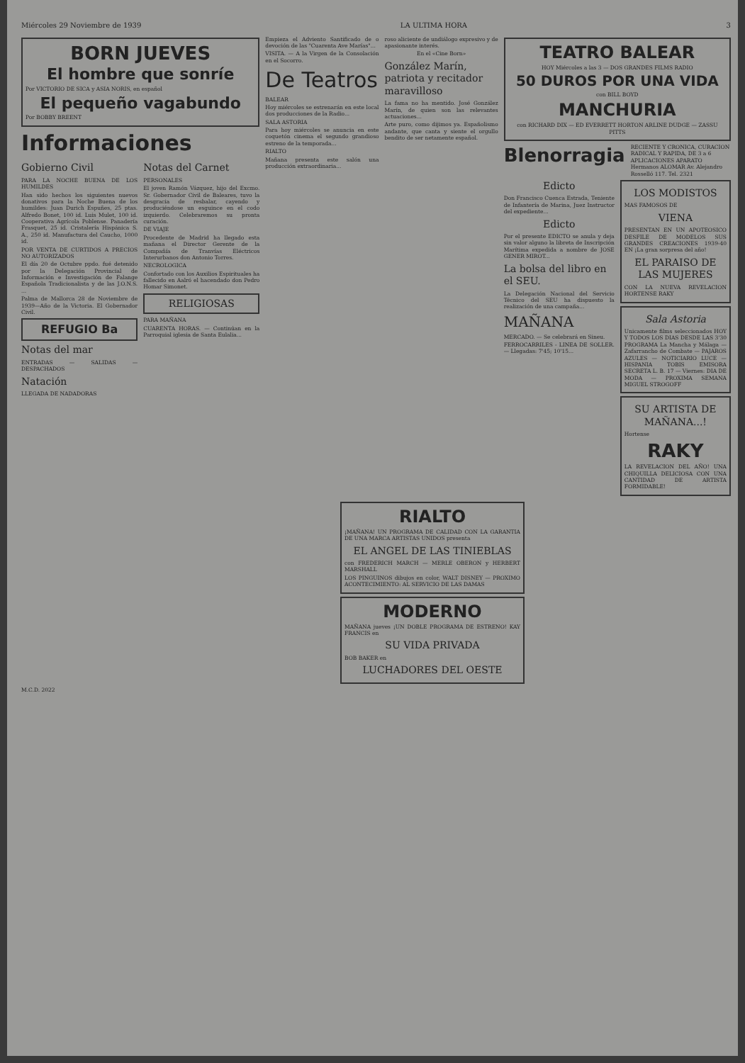Miércoles 29 Noviembre de 1939 LA ULTIMA HORA 3
BORN JUEVES
El hombre que sonríe
Por VICTORIO DE SICA y ASIA NORIS, en español
El pequeño vagabundo
Por BOBBY BREENT
Informaciones
Gobierno Civil
PARA LA NOCHE BUENA DE LOS HUMILDES
Han sido hechos los siguientes nuevos donativos para la Noche Buena de los humildes: Juan Durich Espuñes, 25 ptas. Alfredo Bonet, 100 id. Luis Mulet, 100 id. Cooperativa Agrícola Poblense. Panadería Frasquet, 25 id. Cristalería Hispánica S. A., 250 id. Manufactura del Caucho, 1000 id.
POR VENTA DE CURTIDOS A PRECIOS NO AUTORIZADOS
El día 20 de Octubre ppdo. fué detenido por la Delegación Provincial de Información e Investigación de Falange Española Tradicionalista y de las J.O.N.S. ...
Palma de Mallorca 28 de Noviembre de 1939—Año de la Victoria. El Gobernador Civil.
REFUGIO Ba
Notas del mar
ENTRADAS — SALIDAS — DESPACHADOS
Natación
LLEGADA DE NADADORAS
Notas del Carnet
PERSONALES
El joven Ramón Vázquez, hijo del Excmo. Sr. Gobernador Civil de Baleares, tuvo la desgracia de resbalar, cayendo y produciéndose un esguince en el codo izquierdo. Celebraremos su pronta curación.
DE VIAJE
Procedente de Madrid ha llegado esta mañana el Director Gerente de la Compañía de Tranvías Eléctricos Interurbanos don Antonio Torres.
NECROLOGICA
Confortado con los Auxilios Espirituales ha fallecido en Aalró el hacendado don Pedro Homar Simonet.
RELIGIOSAS
PARA MAÑANA
CUARENTA HORAS. — Continúan en la Parroquial iglesia de Santa Eulalia...
Empieza el Adviento Santificado de o devoción de las "Cuarenta Ave Marías"...
VISITA. — A la Virgen de la Consolación en el Socorro.
De Teatros
BALEAR
Hoy miércoles se estrenarán en este local dos producciones de la Radio...
SALA ASTORIA
Para hoy miércoles se anuncia en este coquetón cinema el segundo grandioso estreno de la temporada...
RIALTO
Mañana presenta este salón una producción extraordinaria...
roso aliciente de undiálogo expresivo y de apasionante interés.
En el «Cine Born»
González Marín, patriota y recitador maravilloso
La fama no ha mentido. José González Marín, de quien son las relevantes actuaciones...
Arte puro, como dijimos ya. Españolismo andante, que canta y siente el orgullo bendito de ser netamente español.
TEATRO BALEAR
HOY Miércoles a las 3 — DOS GRANDES FILMS RADIO
50 DUROS POR UNA VIDA
con BILL BOYD
MANCHURIA
con RICHARD DIX — ED EVERRETT HORTON ARLINE DUDGE — ZASSU PITTS
Blenorragia
RECIENTE Y CRONICA, CURACION RADICAL Y RAPIDA, DE 3 a 6 APLICACIONES APARATO Hermanos ALOMAR Av. Alejandro Rosselló 117. Tel. 2321
Edicto
Don Francisco Cuenca Estrada, Teniente de Infantería de Marina, Juez Instructor del expediente...
Edicto
Por el presente EDICTO se anula y deja sin valor alguno la libreta de Inscripción Marítima expedida a nombre de JOSE GENER MIROT...
La bolsa del libro en el SEU.
La Delegación Nacional del Servicio Técnico del SEU ha dispuesto la realización de una campaña...
MAÑANA
MERCADO. — Se celebrará en Sineu.
FERROCARRILES - LINEA DE SOLLER. — Llegadas: 7'45; 10'15...
LOS MODISTOS
MAS FAMOSOS DE
VIENA
PRESENTAN EN UN APOTEOSICO DESFILE DE MODELOS SUS GRANDES CREACIONES 1939-40 EN ¡La gran sorpresa del año!
EL PARAISO DE LAS MUJERES
CON LA NUEVA REVELACION HORTENSE RAKY
Sala Astoria
Unicamente films seleccionados HOY Y TODOS LOS DIAS DESDE LAS 3'30 PROGRAMA La Mancha y Málaga — Zafarrancho de Combate — PAJAROS AZULES — NOTICIARIO LUCE — HISPANIA TOBIS EMISORA SECRETA L. B. 17 — Viernes: DIA DE MODA — PROXIMA SEMANA MIGUEL STROGOFF
SU ARTISTA DE MAÑANA...!
Hortense
RAKY
LA REVELACION DEL AÑO! UNA CHIQUILLA DELICIOSA CON UNA CANTIDAD DE ARTISTA FORMIDABLE!
RIALTO
¡MAÑANA! UN PROGRAMA DE CALIDAD CON LA GARANTIA DE UNA MARCA ARTISTAS UNIDOS presenta
EL ANGEL DE LAS TINIEBLAS
con FREDERICH MARCH — MERLE OBERON y HERBERT MARSHALL
LOS PINGUINOS dibujos en color, WALT DISNEY — PROXIMO ACONTECIMIENTO: AL SERVICIO DE LAS DAMAS
MODERNO
MAÑANA jueves ¡UN DOBLE PROGRAMA DE ESTRENO! KAY FRANCIS en
SU VIDA PRIVADA
BOB BAKER en
LUCHADORES DEL OESTE
M.C.D. 2022